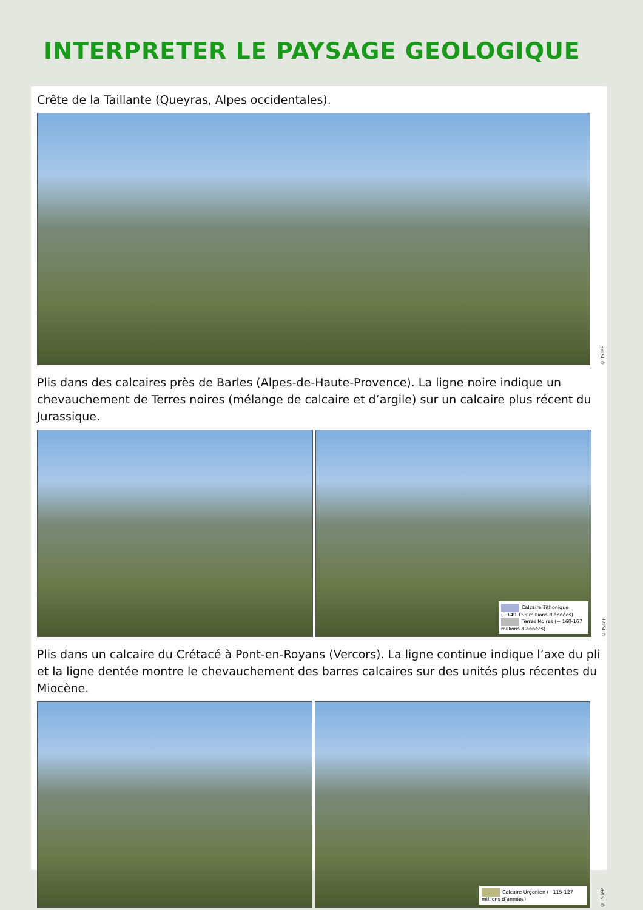INTERPRETER LE PAYSAGE GEOLOGIQUE
Crête de la Taillante (Queyras, Alpes occidentales).
© ISTeP
Plis dans des calcaires près de Barles (Alpes-de-Haute-Provence). La ligne noire indique un chevauchement de Terres noires (mélange de calcaire et d’argile) sur un calcaire plus récent du Jurassique.
Calcaire Tithonique (~140-155 millions d’années)
Terres Noires (~ 160-167 millions d’années)
© ISTeP
Plis dans un calcaire du Crétacé à Pont-en-Royans (Vercors). La ligne continue indique l’axe du pli et la ligne dentée montre le chevauchement des barres calcaires sur des unités plus récentes du Miocène.
Calcaire Urgonien (~115-127 millions d’années)
© ISTeP